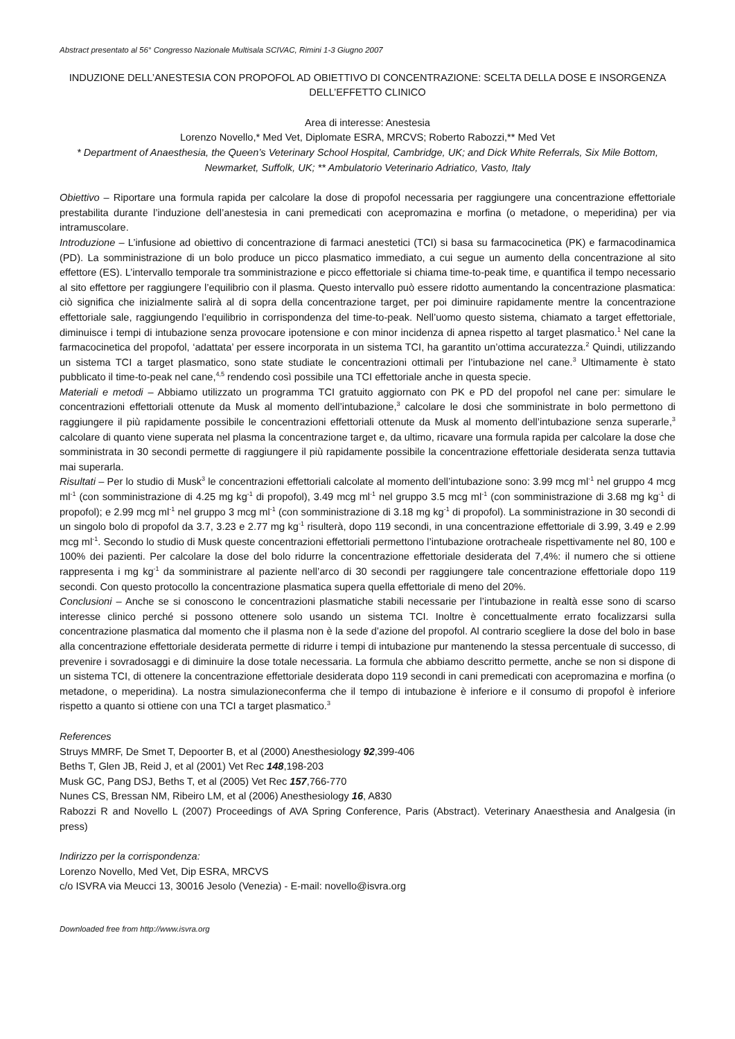Abstract presentato al 56° Congresso Nazionale Multisala SCIVAC, Rimini 1-3 Giugno 2007
INDUZIONE DELL’ANESTESIA CON PROPOFOL AD OBIETTIVO DI CONCENTRAZIONE: SCELTA DELLA DOSE E INSORGENZA DELL’EFFETTO CLINICO
Area di interesse: Anestesia
Lorenzo Novello,* Med Vet, Diplomate ESRA, MRCVS; Roberto Rabozzi,** Med Vet
* Department of Anaesthesia, the Queen’s Veterinary School Hospital, Cambridge, UK; and Dick White Referrals, Six Mile Bottom, Newmarket, Suffolk, UK; ** Ambulatorio Veterinario Adriatico, Vasto, Italy
Obiettivo – Riportare una formula rapida per calcolare la dose di propofol necessaria per raggiungere una concentrazione effettoriale prestabilita durante l’induzione dell’anestesia in cani premedicati con acepromazina e morfina (o metadone, o meperidina) per via intramuscolare.
Introduzione – L’infusione ad obiettivo di concentrazione di farmaci anestetici (TCI) si basa su farmacocinetica (PK) e farmacodinamica (PD). La somministrazione di un bolo produce un picco plasmatico immediato, a cui segue un aumento della concentrazione al sito effettore (ES). L’intervallo temporale tra somministrazione e picco effettoriale si chiama time-to-peak time, e quantifica il tempo necessario al sito effettore per raggiungere l’equilibrio con il plasma. Questo intervallo può essere ridotto aumentando la concentrazione plasmatica: ciò significa che inizialmente salirà al di sopra della concentrazione target, per poi diminuire rapidamente mentre la concentrazione effettoriale sale, raggiungendo l’equilibrio in corrispondenza del time-to-peak. Nell’uomo questo sistema, chiamato a target effettoriale, diminuisce i tempi di intubazione senza provocare ipotensione e con minor incidenza di apnea rispetto al target plasmatico.<sup>1</sup> Nel cane la farmacocinetica del propofol, ‘adattata’ per essere incorporata in un sistema TCI, ha garantito un’ottima accuratezza.<sup>2</sup> Quindi, utilizzando un sistema TCI a target plasmatico, sono state studiate le concentrazioni ottimali per l’intubazione nel cane.<sup>3</sup> Ultimamente è stato pubblicato il time-to-peak nel cane,<sup>4,5</sup> rendendo così possibile una TCI effettoriale anche in questa specie.
Materiali e metodi – Abbiamo utilizzato un programma TCI gratuito aggiornato con PK e PD del propofol nel cane per: simulare le concentrazioni effettoriali ottenute da Musk al momento dell’intubazione,<sup>3</sup> calcolare le dosi che somministrate in bolo permettono di raggiungere il più rapidamente possibile le concentrazioni effettoriali ottenute da Musk al momento dell’intubazione senza superarle,<sup>3</sup> calcolare di quanto viene superata nel plasma la concentrazione target e, da ultimo, ricavare una formula rapida per calcolare la dose che somministrata in 30 secondi permette di raggiungere il più rapidamente possibile la concentrazione effettoriale desiderata senza tuttavia mai superarla.
Risultati – Per lo studio di Musk<sup>3</sup> le concentrazioni effettoriali calcolate al momento dell’intubazione sono: 3.99 mcg ml<sup>-1</sup> nel gruppo 4 mcg ml<sup>-1</sup> (con somministrazione di 4.25 mg kg<sup>-1</sup> di propofol), 3.49 mcg ml<sup>-1</sup> nel gruppo 3.5 mcg ml<sup>-1</sup> (con somministrazione di 3.68 mg kg<sup>-1</sup> di propofol); e 2.99 mcg ml<sup>-1</sup> nel gruppo 3 mcg ml<sup>-1</sup> (con somministrazione di 3.18 mg kg<sup>-1</sup> di propofol). La somministrazione in 30 secondi di un singolo bolo di propofol da 3.7, 3.23 e 2.77 mg kg<sup>-1</sup> risulterà, dopo 119 secondi, in una concentrazione effettoriale di 3.99, 3.49 e 2.99 mcg ml<sup>-1</sup>. Secondo lo studio di Musk queste concentrazioni effettoriali permettono l’intubazione orotracheale rispettivamente nel 80, 100 e 100% dei pazienti. Per calcolare la dose del bolo ridurre la concentrazione effettoriale desiderata del 7,4%: il numero che si ottiene rappresenta i mg kg<sup>-1</sup> da somministrare al paziente nell’arco di 30 secondi per raggiungere tale concentrazione effettoriale dopo 119 secondi. Con questo protocollo la concentrazione plasmatica supera quella effettoriale di meno del 20%.
Conclusioni – Anche se si conoscono le concentrazioni plasmatiche stabili necessarie per l’intubazione in realtà esse sono di scarso interesse clinico perché si possono ottenere solo usando un sistema TCI. Inoltre è concettualmente errato focalizzarsi sulla concentrazione plasmatica dal momento che il plasma non è la sede d’azione del propofol. Al contrario scegliere la dose del bolo in base alla concentrazione effettoriale desiderata permette di ridurre i tempi di intubazione pur mantenendo la stessa percentuale di successo, di prevenire i sovradosaggi e di diminuire la dose totale necessaria. La formula che abbiamo descritto permette, anche se non si dispone di un sistema TCI, di ottenere la concentrazione effettoriale desiderata dopo 119 secondi in cani premedicati con acepromazina e morfina (o metadone, o meperidina). La nostra simulazioneconferma che il tempo di intubazione è inferiore e il consumo di propofol è inferiore rispetto a quanto si ottiene con una TCI a target plasmatico.<sup>3</sup>
References
Struys MMRF, De Smet T, Depoorter B, et al (2000) Anesthesiology 92,399-406
Beths T, Glen JB, Reid J, et al (2001) Vet Rec 148,198-203
Musk GC, Pang DSJ, Beths T, et al (2005) Vet Rec 157,766-770
Nunes CS, Bressan NM, Ribeiro LM, et al (2006) Anesthesiology 16, A830
Rabozzi R and Novello L (2007) Proceedings of AVA Spring Conference, Paris (Abstract). Veterinary Anaesthesia and Analgesia (in press)
Indirizzo per la corrispondenza:
Lorenzo Novello, Med Vet, Dip ESRA, MRCVS
c/o ISVRA via Meucci 13, 30016 Jesolo (Venezia) - E-mail: novello@isvra.org
Downloaded free from http://www.isvra.org